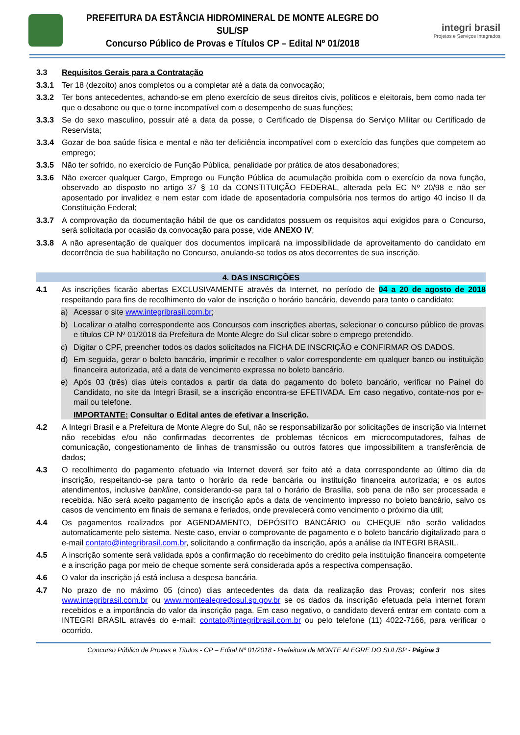PREFEITURA DA ESTÂNCIA HIDROMINERAL DE MONTE ALEGRE DO SUL/SP
Concurso Público de Provas e Títulos CP – Edital Nº 01/2018
integri brasil
Projetos e Serviços Integrados
3.3 Requisitos Gerais para a Contratação
3.3.1 Ter 18 (dezoito) anos completos ou a completar até a data da convocação;
3.3.2 Ter bons antecedentes, achando-se em pleno exercício de seus direitos civis, políticos e eleitorais, bem como nada ter que o desabone ou que o torne incompatível com o desempenho de suas funções;
3.3.3 Se do sexo masculino, possuir até a data da posse, o Certificado de Dispensa do Serviço Militar ou Certificado de Reservista;
3.3.4 Gozar de boa saúde física e mental e não ter deficiência incompatível com o exercício das funções que competem ao emprego;
3.3.5 Não ter sofrido, no exercício de Função Pública, penalidade por prática de atos desabonadores;
3.3.6 Não exercer qualquer Cargo, Emprego ou Função Pública de acumulação proibida com o exercício da nova função, observado ao disposto no artigo 37 § 10 da CONSTITUIÇÃO FEDERAL, alterada pela EC Nº 20/98 e não ser aposentado por invalidez e nem estar com idade de aposentadoria compulsória nos termos do artigo 40 inciso II da Constituição Federal;
3.3.7 A comprovação da documentação hábil de que os candidatos possuem os requisitos aqui exigidos para o Concurso, será solicitada por ocasião da convocação para posse, vide ANEXO IV;
3.3.8 A não apresentação de qualquer dos documentos implicará na impossibilidade de aproveitamento do candidato em decorrência de sua habilitação no Concurso, anulando-se todos os atos decorrentes de sua inscrição.
4. DAS INSCRIÇÕES
4.1 As inscrições ficarão abertas EXCLUSIVAMENTE através da Internet, no período de 04 a 20 de agosto de 2018 respeitando para fins de recolhimento do valor de inscrição o horário bancário, devendo para tanto o candidato:
a) Acessar o site www.integribrasil.com.br;
b) Localizar o atalho correspondente aos Concursos com inscrições abertas, selecionar o concurso público de provas e títulos CP Nº 01/2018 da Prefeitura de Monte Alegre do Sul clicar sobre o emprego pretendido.
c) Digitar o CPF, preencher todos os dados solicitados na FICHA DE INSCRIÇÃO e CONFIRMAR OS DADOS.
d) Em seguida, gerar o boleto bancário, imprimir e recolher o valor correspondente em qualquer banco ou instituição financeira autorizada, até a data de vencimento expressa no boleto bancário.
e) Após 03 (três) dias úteis contados a partir da data do pagamento do boleto bancário, verificar no Painel do Candidato, no site da Integri Brasil, se a inscrição encontra-se EFETIVADA. Em caso negativo, contate-nos por e-mail ou telefone.
IMPORTANTE: Consultar o Edital antes de efetivar a Inscrição.
4.2 A Integri Brasil e a Prefeitura de Monte Alegre do Sul, não se responsabilizarão por solicitações de inscrição via Internet não recebidas e/ou não confirmadas decorrentes de problemas técnicos em microcomputadores, falhas de comunicação, congestionamento de linhas de transmissão ou outros fatores que impossibilitem a transferência de dados;
4.3 O recolhimento do pagamento efetuado via Internet deverá ser feito até a data correspondente ao último dia de inscrição, respeitando-se para tanto o horário da rede bancária ou instituição financeira autorizada; e os autos atendimentos, inclusive bankline, considerando-se para tal o horário de Brasília, sob pena de não ser processada e recebida. Não será aceito pagamento de inscrição após a data de vencimento impresso no boleto bancário, salvo os casos de vencimento em finais de semana e feriados, onde prevalecerá como vencimento o próximo dia útil;
4.4 Os pagamentos realizados por AGENDAMENTO, DEPÓSITO BANCÁRIO ou CHEQUE não serão validados automaticamente pelo sistema. Neste caso, enviar o comprovante de pagamento e o boleto bancário digitalizado para o e-mail contato@integribrasil.com.br, solicitando a confirmação da inscrição, após a análise da INTEGRI BRASIL.
4.5 A inscrição somente será validada após a confirmação do recebimento do crédito pela instituição financeira competente e a inscrição paga por meio de cheque somente será considerada após a respectiva compensação.
4.6 O valor da inscrição já está inclusa a despesa bancária.
4.7 No prazo de no máximo 05 (cinco) dias antecedentes da data da realização das Provas; conferir nos sites www.integribrasil.com.br ou www.montealegredosul.sp.gov.br se os dados da inscrição efetuada pela internet foram recebidos e a importância do valor da inscrição paga. Em caso negativo, o candidato deverá entrar em contato com a INTEGRI BRASIL através do e-mail: contato@integribrasil.com.br ou pelo telefone (11) 4022-7166, para verificar o ocorrido.
Concurso Público de Provas e Títulos - CP – Edital Nº 01/2018 - Prefeitura de MONTE ALEGRE DO SUL/SP - Página 3